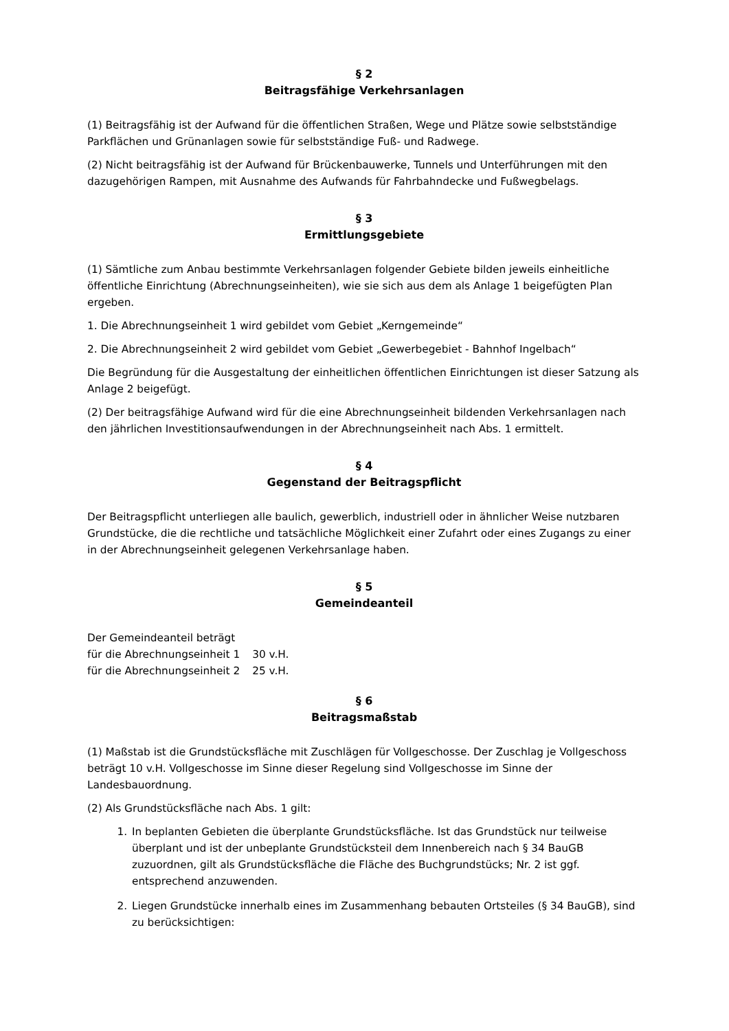§ 2
Beitragsfähige Verkehrsanlagen
(1) Beitragsfähig ist der Aufwand für die öffentlichen Straßen, Wege und Plätze sowie selbstständige Parkflächen und Grünanlagen sowie für selbstständige Fuß- und Radwege.
(2) Nicht beitragsfähig ist der Aufwand für Brückenbauwerke, Tunnels und Unterführungen mit den dazugehörigen Rampen, mit Ausnahme des Aufwands für Fahrbahndecke und Fußwegbelags.
§ 3
Ermittlungsgebiete
(1) Sämtliche zum Anbau bestimmte Verkehrsanlagen folgender Gebiete bilden jeweils einheitliche öffentliche Einrichtung (Abrechnungseinheiten), wie sie sich aus dem als Anlage 1 beigefügten Plan ergeben.
1. Die Abrechnungseinheit 1 wird gebildet vom Gebiet „Kerngemeinde“
2. Die Abrechnungseinheit 2 wird gebildet vom Gebiet „Gewerbegebiet - Bahnhof Ingelbach“
Die Begründung für die Ausgestaltung der einheitlichen öffentlichen Einrichtungen ist dieser Satzung als Anlage 2 beigefügt.
(2) Der beitragsfähige Aufwand wird für die eine Abrechnungseinheit bildenden Verkehrsanlagen nach den jährlichen Investitionsaufwendungen in der Abrechnungseinheit nach Abs. 1 ermittelt.
§ 4
Gegenstand der Beitragspflicht
Der Beitragspflicht unterliegen alle baulich, gewerblich, industriell oder in ähnlicher Weise nutzbaren Grundstücke, die die rechtliche und tatsächliche Möglichkeit einer Zufahrt oder eines Zugangs zu einer in der Abrechnungseinheit gelegenen Verkehrsanlage haben.
§ 5
Gemeindeanteil
Der Gemeindeanteil beträgt
| für die Abrechnungseinheit 1 | 30 v.H. |
| für die Abrechnungseinheit 2 | 25 v.H. |
§ 6
Beitragsmaßstab
(1) Maßstab ist die Grundstücksfläche mit Zuschlägen für Vollgeschosse. Der Zuschlag je Vollgeschoss beträgt 10 v.H. Vollgeschosse im Sinne dieser Regelung sind Vollgeschosse im Sinne der Landesbauordnung.
(2) Als Grundstücksfläche nach Abs. 1 gilt:
1. In beplanten Gebieten die überplante Grundstücksfläche. Ist das Grundstück nur teilweise überplant und ist der unbeplante Grundstücksteil dem Innenbereich nach § 34 BauGB zuzuordnen, gilt als Grundstücksfläche die Fläche des Buchgrundstücks; Nr. 2 ist ggf. entsprechend anzuwenden.
2. Liegen Grundstücke innerhalb eines im Zusammenhang bebauten Ortsteiles (§ 34 BauGB), sind zu berücksichtigen: